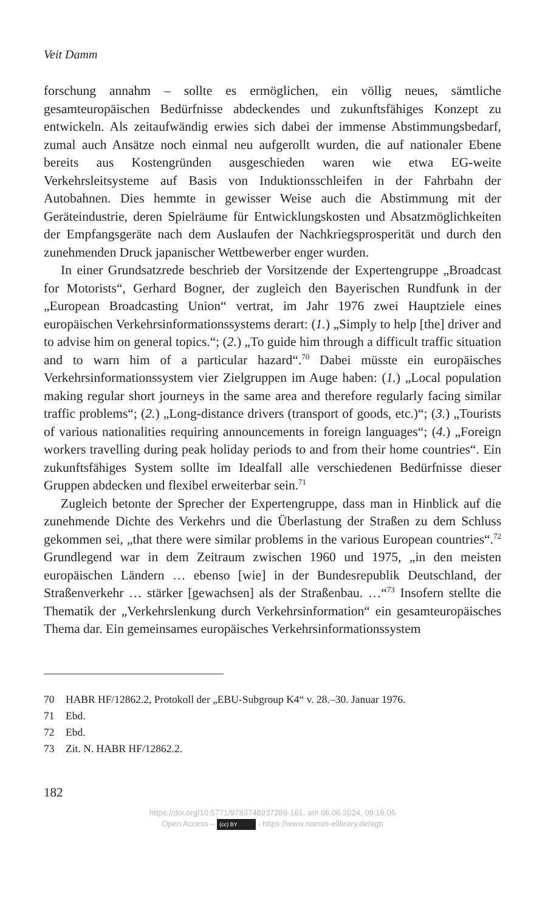Veit Damm
forschung annahm – sollte es ermöglichen, ein völlig neues, sämtliche gesamteuropäischen Bedürfnisse abdeckendes und zukunftsfähiges Konzept zu entwickeln. Als zeitaufwändig erwies sich dabei der immense Abstimmungsbedarf, zumal auch Ansätze noch einmal neu aufgerollt wurden, die auf nationaler Ebene bereits aus Kostengründen ausgeschieden waren wie etwa EG-weite Verkehrsleitsysteme auf Basis von Induktionsschleifen in der Fahrbahn der Autobahnen. Dies hemmte in gewisser Weise auch die Abstimmung mit der Geräteindustrie, deren Spielräume für Entwicklungskosten und Absatzmöglichkeiten der Empfangsgeräte nach dem Auslaufen der Nachkriegsprosperität und durch den zunehmenden Druck japanischer Wettbewerber enger wurden.
In einer Grundsatzrede beschrieb der Vorsitzende der Expertengruppe „Broadcast for Motorists“, Gerhard Bogner, der zugleich den Bayerischen Rundfunk in der „European Broadcasting Union“ vertrat, im Jahr 1976 zwei Hauptziele eines europäischen Verkehrsinformationssystems derart: (1.) „Simply to help [the] driver and to advise him on general topics.“; (2.) „To guide him through a difficult traffic situation and to warn him of a particular hazard“.<sup>70</sup> Dabei müsste ein europäisches Verkehrsinformationssystem vier Zielgruppen im Auge haben: (1.) „Local population making regular short journeys in the same area and therefore regularly facing similar traffic problems“; (2.) „Long-distance drivers (transport of goods, etc.)“; (3.) „Tourists of various nationalities requiring announcements in foreign languages“; (4.) „Foreign workers travelling during peak holiday periods to and from their home countries“. Ein zukunftsfähiges System sollte im Idealfall alle verschiedenen Bedürfnisse dieser Gruppen abdecken und flexibel erweiterbar sein.<sup>71</sup>
Zugleich betonte der Sprecher der Expertengruppe, dass man in Hinblick auf die zunehmende Dichte des Verkehrs und die Überlastung der Straßen zu dem Schluss gekommen sei, „that there were similar problems in the various European countries“.<sup>72</sup> Grundlegend war in dem Zeitraum zwischen 1960 und 1975, „in den meisten europäischen Ländern … ebenso [wie] in der Bundesrepublik Deutschland, der Straßenverkehr … stärker [gewachsen] als der Straßenbau. …“<sup>73</sup> Insofern stellte die Thematik der „Verkehrslenkung durch Verkehrsinformation“ ein gesamteuropäisches Thema dar. Ein gemeinsames europäisches Verkehrsinformationssystem
70 HABR HF/12862.2, Protokoll der „EBU-Subgroup K4“ v. 28.–30. Januar 1976.
71 Ebd.
72 Ebd.
73 Zit. N. HABR HF/12862.2.
182
https://doi.org/10.5771/9783748937289-161, am 06.06.2024, 09:16:06
Open Access – (cc) BY - https://www.nomos-elibrary.de/agb